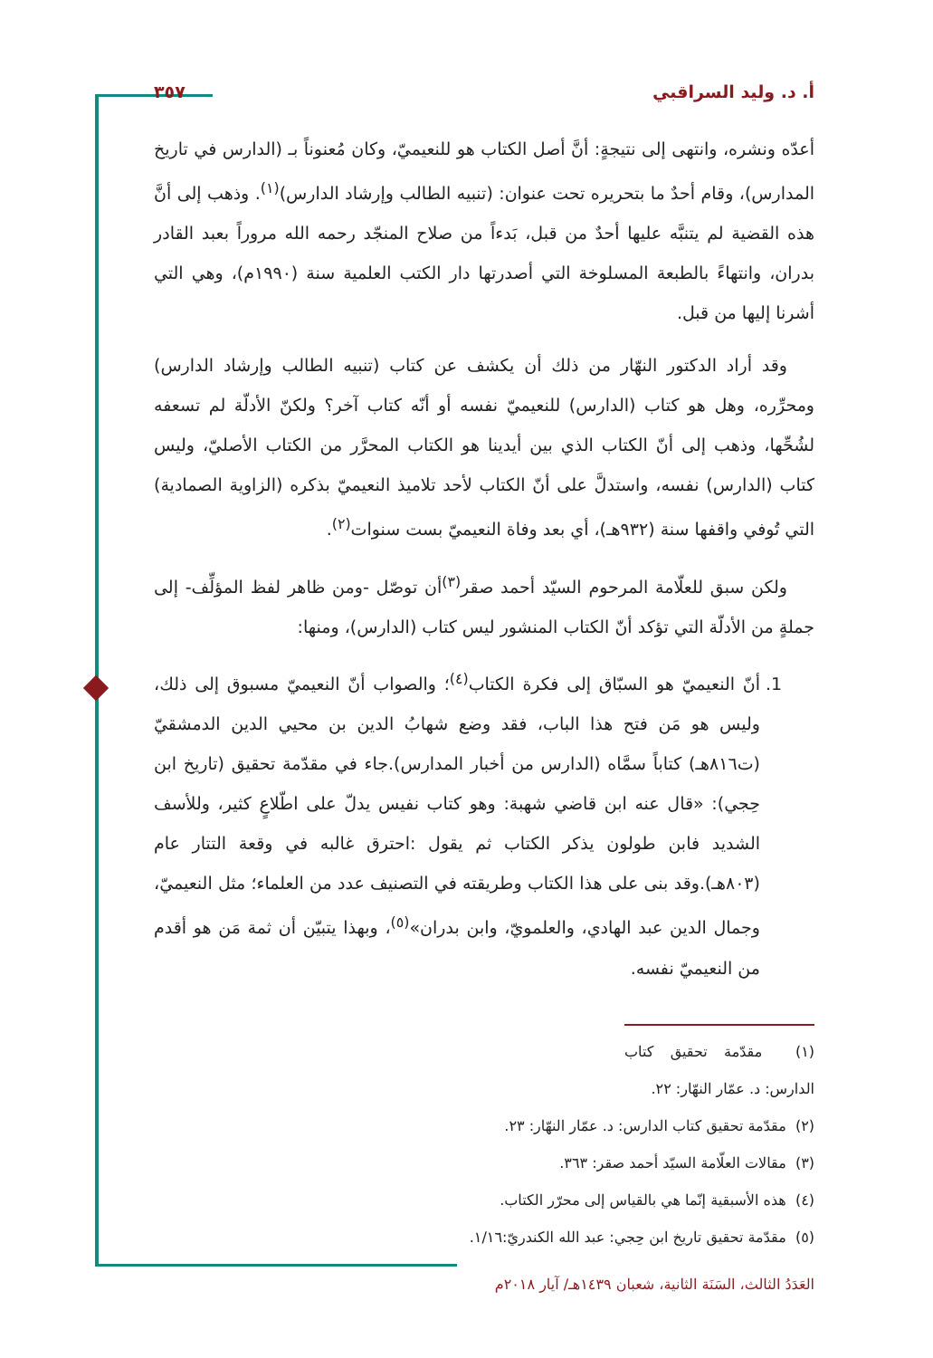أ. د. وليد السراقبي ٣٥٧
أعدّه ونشره، وانتهى إلى نتيجةٍ: أنَّ أصل الكتاب هو للنعيميّ، وكان مُعنوناً بـ (الدارس في تاريخ المدارس)، وقام أحدٌ ما بتحريره تحت عنوان: (تنبيه الطالب وإرشاد الدارس)<sup>(١)</sup>. وذهب إلى أنَّ هذه القضية لم يتنبَّه عليها أحدٌ من قبل، بَدءاً من صلاح المنجّد رحمه الله مروراً بعبد القادر بدران، وانتهاءً بالطبعة المسلوخة التي أصدرتها دار الكتب العلمية سنة (١٩٩٠م)، وهي التي أشرنا إليها من قبل.
وقد أراد الدكتور النهّار من ذلك أن يكشف عن كتاب (تنبيه الطالب وإرشاد الدارس) ومحرِّره، وهل هو كتاب (الدارس) للنعيميّ نفسه أو أنّه كتاب آخر؟ ولكنّ الأدلّة لم تسعفه لشُحِّها، وذهب إلى أنّ الكتاب الذي بين أيدينا هو الكتاب المحرَّر من الكتاب الأصليّ، وليس كتاب (الدارس) نفسه، واستدلَّ على أنّ الكتاب لأحد تلاميذ النعيميّ بذكره (الزاوية الصمادية) التي تُوفي واقفها سنة (٩٣٢هـ)، أي بعد وفاة النعيميّ بست سنوات<sup>(٢)</sup>.
ولكن سبق للعلّامة المرحوم السيّد أحمد صقر<sup>(٣)</sup>أن توصّل -ومن ظاهر لفظ المؤلِّف- إلى جملةٍ من الأدلّة التي تؤكد أنّ الكتاب المنشور ليس كتاب (الدارس)، ومنها:
1. أنّ النعيميّ هو السبّاق إلى فكرة الكتاب<sup>(٤)</sup>؛ والصواب أنّ النعيميّ مسبوق إلى ذلك، وليس هو مَن فتح هذا الباب، فقد وضع شهابُ الدين بن محيي الدين الدمشقيّ (ت٨١٦هـ) كتاباً سمَّاه (الدارس من أخبار المدارس).جاء في مقدّمة تحقيق (تاريخ ابن حِجي): «قال عنه ابن قاضي شهبة: وهو كتاب نفيس يدلّ على اطّلاعٍ كثير، وللأسف الشديد فابن طولون يذكر الكتاب ثم يقول :احترق غالبه في وقعة التتار عام (٨٠٣هـ).وقد بنى على هذا الكتاب وطريقته في التصنيف عدد من العلماء؛ مثل النعيميّ، وجمال الدين عبد الهادي، والعلمويّ، وابن بدران»<sup>(٥)</sup>، وبهذا يتبيّن أن ثمة مَن هو أقدم من النعيميّ نفسه.
(١) مقدّمة تحقيق كتاب الدارس: د. عمّار النهّار: ٢٢.
(٢) مقدّمة تحقيق كتاب الدارس: د. عمّار النهّار: ٢٣.
(٣) مقالات العلّامة السيّد أحمد صقر: ٣٦٣.
(٤) هذه الأسبقية إنّما هي بالقياس إلى محرّر الكتاب.
(٥) مقدّمة تحقيق تاريخ ابن حِجي: عبد الله الكندريّ:١/١٦.
العَدَدُ الثالث، السَنَة الثانية، شعبان ١٤٣٩هـ/ آيار ٢٠١٨م